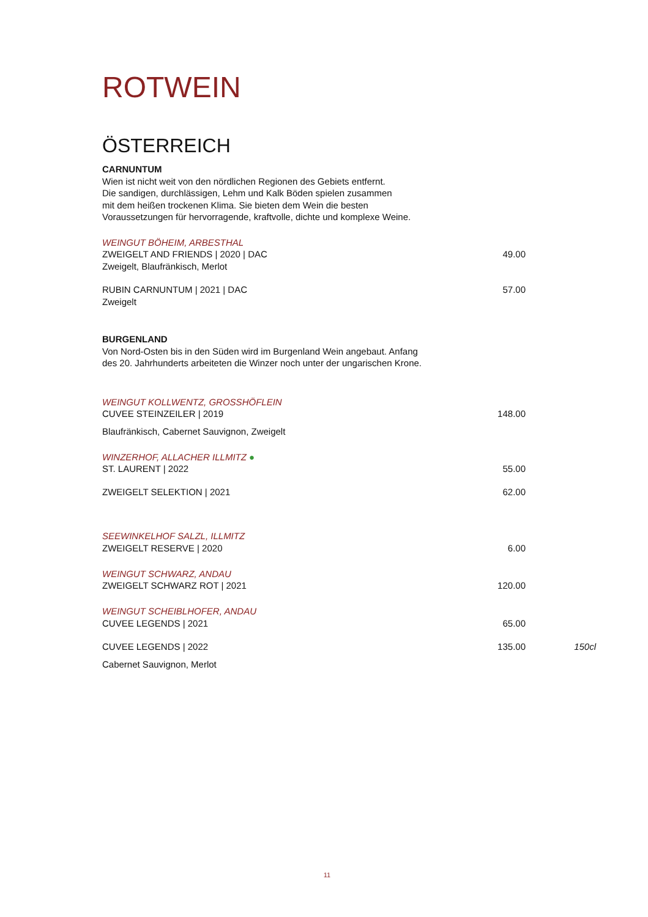ROTWEIN
ÖSTERREICH
CARNUNTUM
Wien ist nicht weit von den nördlichen Regionen des Gebiets entfernt.
Die sandigen, durchlässigen, Lehm und Kalk Böden spielen zusammen
mit dem heißen trockenen Klima. Sie bieten dem Wein die besten
Voraussetzungen für hervorragende, kraftvolle, dichte und komplexe Weine.
WEINGUT BÖHEIM, ARBESTHAL
ZWEIGELT AND FRIENDS | 2020 | DAC 49.00
Zweigelt, Blaufränkisch, Merlot
RUBIN CARNUNTUM | 2021 | DAC 57.00
Zweigelt
BURGENLAND
Von Nord-Osten bis in den Süden wird im Burgenland Wein angebaut. Anfang
des 20. Jahrhunderts arbeiteten die Winzer noch unter der ungarischen Krone.
WEINGUT KOLLWENTZ, GROSSHÖFLEIN
CUVEE STEINZEILER | 2019 148.00
Blaufränkisch, Cabernet Sauvignon, Zweigelt
WINZERHOF, ALLACHER ILLMITZ ●
ST. LAURENT | 2022 55.00
ZWEIGELT SELEKTION | 2021 62.00
SEEWINKELHOF SALZL, ILLMITZ
ZWEIGELT RESERVE | 2020 6.00
WEINGUT SCHWARZ, ANDAU
ZWEIGELT SCHWARZ ROT | 2021 120.00
WEINGUT SCHEIBLHOFER, ANDAU
CUVEE LEGENDS | 2021 65.00
CUVEE LEGENDS | 2022 135.00 150cl
Cabernet Sauvignon, Merlot
11